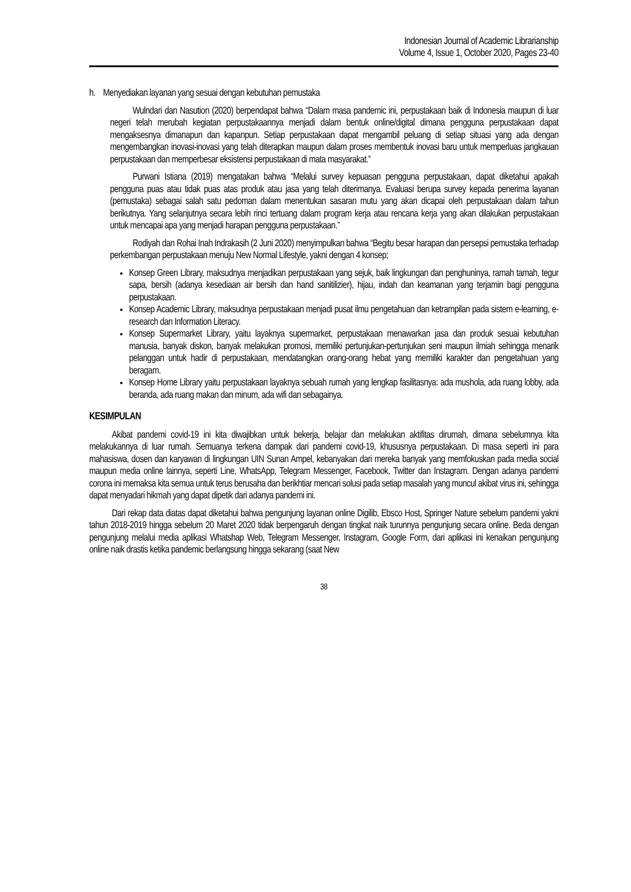Indonesian Journal of Academic Librarianship
Volume 4, Issue 1, October 2020, Pages 23-40
h. Menyediakan layanan yang sesuai dengan kebutuhan pemustaka
Wulndari dan Nasution (2020) berpendapat bahwa “Dalam masa pandemic ini, perpustakaan baik di Indonesia maupun di luar negeri telah merubah kegiatan perpustakaannya menjadi dalam bentuk online/digital dimana pengguna perpustakaan dapat mengaksesnya dimanapun dan kapanpun. Setiap perpustakaan dapat mengambil peluang di setiap situasi yang ada dengan mengembangkan inovasi-inovasi yang telah diterapkan maupun dalam proses membentuk inovasi baru untuk memperluas jangkauan perpustakaan dan memperbesar eksistensi perpustakaan di mata masyarakat.”
Purwani Istiana (2019) mengatakan bahwa “Melalui survey kepuasan pengguna perpustakaan, dapat diketahui apakah pengguna puas atau tidak puas atas produk atau jasa yang telah diterimanya. Evaluasi berupa survey kepada penerima layanan (pemustaka) sebagai salah satu pedoman dalam menentukan sasaran mutu yang akan dicapai oleh perpustakaan dalam tahun berikutnya. Yang selanjutnya secara lebih rinci tertuang dalam program kerja atau rencana kerja yang akan dilakukan perpustakaan untuk mencapai apa yang menjadi harapan pengguna perpustakaan.”
Rodiyah dan Rohai Inah Indrakasih (2 Juni 2020) menyimpulkan bahwa “Begitu besar harapan dan persepsi pemustaka terhadap perkembangan perpustakaan menuju New Normal Lifestyle, yakni dengan 4 konsep;
Konsep Green Library, maksudnya menjadikan perpustakaan yang sejuk, baik lingkungan dan penghuninya, ramah tamah, tegur sapa, bersih (adanya kesediaan air bersih dan hand sanitilizier), hijau, indah dan keamanan yang terjamin bagi pengguna perpustakaan.
Konsep Academic Library, maksudnya perpustakaan menjadi pusat ilmu pengetahuan dan ketrampilan pada sistem e-learning, e-research dan Information Literacy.
Konsep Supermarket Library, yaitu layaknya supermarket, perpustakaan menawarkan jasa dan produk sesuai kebutuhan manusia, banyak diskon, banyak melakukan promosi, memiliki pertunjukan-pertunjukan seni maupun ilmiah sehingga menarik pelanggan untuk hadir di perpustakaan, mendatangkan orang-orang hebat yang memiliki karakter dan pengetahuan yang beragam.
Konsep Home Library yaitu perpustakaan layaknya sebuah rumah yang lengkap fasilitasnya: ada mushola, ada ruang lobby, ada beranda, ada ruang makan dan minum, ada wifi dan sebagainya.
KESIMPULAN
Akibat pandemi covid-19 ini kita diwajibkan untuk bekerja, belajar dan melakukan aktifitas dirumah, dimana sebelumnya kita melakukannya di luar rumah. Semuanya terkena dampak dari pandemi covid-19, khususnya perpustakaan. Di masa seperti ini para mahasiswa, dosen dan karyawan di lingkungan UIN Sunan Ampel, kebanyakan dari mereka banyak yang memfokuskan pada media social maupun media online lainnya, seperti Line, WhatsApp, Telegram Messenger, Facebook, Twitter dan Instagram. Dengan adanya pandemi corona ini memaksa kita semua untuk terus berusaha dan berikhtiar mencari solusi pada setiap masalah yang muncul akibat virus ini, sehingga dapat menyadari hikmah yang dapat dipetik dari adanya pandemi ini.
Dari rekap data diatas dapat diketahui bahwa pengunjung layanan online Digilib, Ebsco Host, Springer Nature sebelum pandemi yakni tahun 2018-2019 hingga sebelum 20 Maret 2020 tidak berpengaruh dengan tingkat naik turunnya pengunjung secara online. Beda dengan pengunjung melalui media aplikasi Whatshap Web, Telegram Messenger, Instagram, Google Form, dari aplikasi ini kenaikan pengunjung online naik drastis ketika pandemic berlangsung hingga sekarang (saat New
38